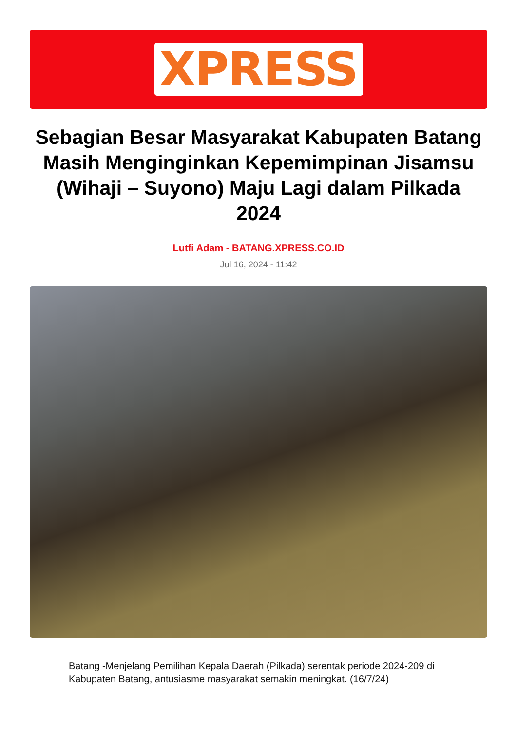XPRESS
Sebagian Besar Masyarakat Kabupaten Batang Masih Menginginkan Kepemimpinan Jisamsu (Wihaji – Suyono) Maju Lagi dalam Pilkada 2024
Lutfi Adam - BATANG.XPRESS.CO.ID
Jul 16, 2024 - 11:42
Batang -Menjelang Pemilihan Kepala Daerah (Pilkada) serentak periode 2024-209 di Kabupaten Batang, antusiasme masyarakat semakin meningkat. (16/7/24)